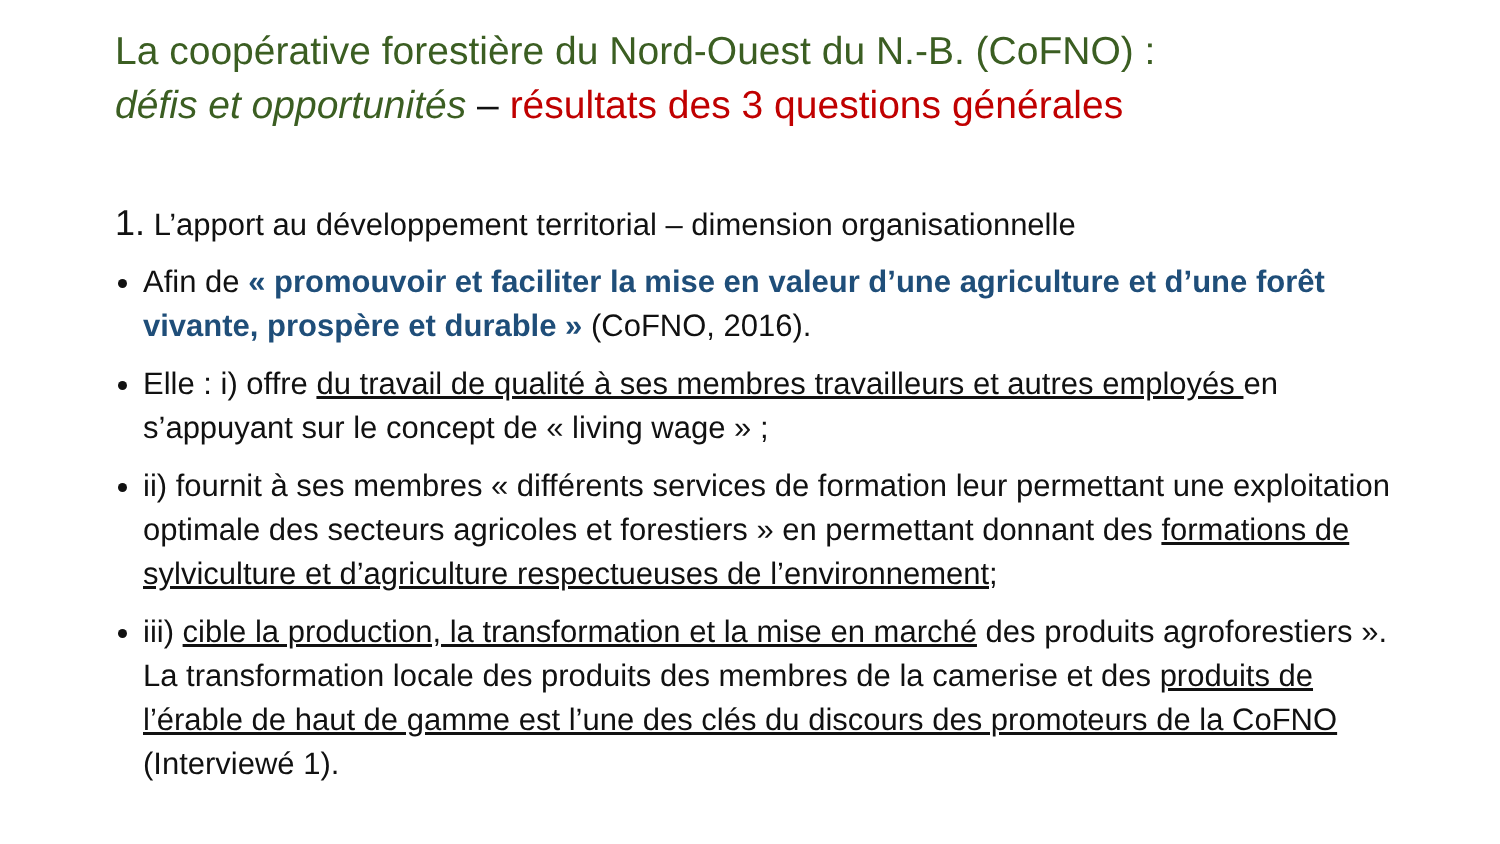La coopérative forestière du Nord-Ouest du N.-B. (CoFNO) :
défis et opportunités – résultats des 3 questions générales
1. L’apport au développement territorial – dimension organisationnelle
Afin de « promouvoir et faciliter la mise en valeur d’une agriculture et d’une forêt vivante, prospère et durable » (CoFNO, 2016).
Elle : i) offre du travail de qualité à ses membres travailleurs et autres employés en s’appuyant sur le concept de « living wage » ;
ii) fournit à ses membres « différents services de formation leur permettant une exploitation optimale des secteurs agricoles et forestiers » en permettant donnant des formations de sylviculture et d’agriculture respectueuses de l’environnement;
iii) cible la production, la transformation et la mise en marché des produits agroforestiers ». La transformation locale des produits des membres de la camerise et des produits de l’érable de haut de gamme est l’une des clés du discours des promoteurs de la CoFNO (Interviewé 1).